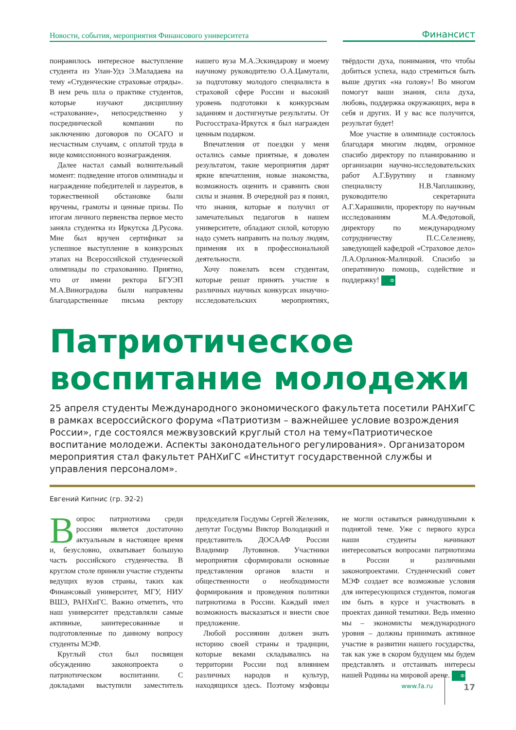Новости, события, мероприятия Финансового университета
Финансист
понравилось интересное выступление студента из Улан-Удэ Э.Маладаева на тему «Студенческие страховые отряды». В нем речь шла о практике студентов, которые изучают дисциплину «страхование», непосредственно у посреднической компании по заключению договоров по ОСАГО и несчастным случаям, с оплатой труда в виде комиссионного вознаграждения.
Далее настал самый волнительный момент: подведение итогов олимпиады и награждение победителей и лауреатов, в торжественной обстановке были вручены, грамоты и ценные призы. По итогам личного первенства первое место заняла студентка из Иркутска Д.Русова. Мне был вручен сертификат за успешное выступление в конкурсных этапах на Всероссийской студенческой олимпиады по страхованию. Приятно, что от имени ректора БГУЭП М.А.Виноградова были направлены благодарственные письма ректору нашего вуза М.А.Эскиндарову и моему научному руководителю О.А.Цамутали, за подготовку молодого специалиста в страховой сфере России и высокий уровень подготовки к конкурсным заданиям и достигнутые результаты. От Росгосстраха-Иркутск я был награжден ценным подарком.
Впечатления от поездки у меня остались самые приятные, я доволен результатом, такие мероприятия дарят яркие впечатления, новые знакомства, возможность оценить и сравнить свои силы и знания. В очередной раз я понял, что знания, которые я получил от замечательных педагогов в нашем университете, обладают силой, которую надо суметь направить на пользу людям, применяя их в профессиональной деятельности.
Хочу пожелать всем студентам, которые решат принять участие в различных научных конкурсах инаучно-исследовательских мероприятиях, твёрдости духа, понимания, что чтобы добиться успеха, надо стремиться быть выше других «на голову»! Во многом помогут ваши знания, сила духа, любовь, поддержка окружающих, вера в себя и других. И у вас все получится, результат будет!
Мое участие в олимпиаде состоялось благодаря многим людям, огромное спасибо директору по планированию и организации научно-исследовательских работ А.Г.Бурутину и главному специалисту Н.В.Чаплашкину, руководителю секретариата А.Г.Харашвили, проректору по научным исследованиям М.А.Федотовой, директору по международному сотрудничеству П.С.Селезневу, заведующей кафедрой «Страховое дело» Л.А.Орланюк-Малицкой. Спасибо за оперативную помощь, содействие и поддержку! Ф
Патриотическое воспитание молодежи
25 апреля студенты Международного экономического факультета посетили РАНХиГС в рамках всероссийского форума «Патриотизм – важнейшее условие возрождения России», где состоялся межвузовский круглый стол на тему«Патриотическое воспитание молодежи. Аспекты законодательного регулирования». Организатором мероприятия стал факультет РАНХиГС «Институт государственной службы и управления персоналом».
Евгений Кипнис (гр. Э2-2)
Вопрос патриотизма среди россиян является достаточно актуальным в настоящее время и, безусловно, охватывает большую часть российского студенчества. В круглом столе приняли участие студенты ведущих вузов страны, таких как Финансовый университет, МГУ, НИУ ВШЭ, РАНХиГС. Важно отметить, что наш университет представляли самые активные, заинтересованные и подготовленные по данному вопросу студенты МЭФ.
Круглый стол был посвящен обсуждению законопроекта о патриотическом воспитании. С докладами выступили заместитель председателя Госдумы Сергей Железняк, депутат Госдумы Виктор Володацкий и представитель ДОСААФ России Владимир Лутовинов. Участники мероприятия сформировали основные представления органов власти и общественности о необходимости формирования и проведения политики патриотизма в России. Каждый имел возможность высказаться и внести свое предложение.
Любой россиянин должен знать историю своей страны и традиции, которые веками складывались на территории России под влиянием различных народов и культур, находящихся здесь. Поэтому мэфовцы не могли оставаться равнодушными к поднятой теме. Уже с первого курса наши студенты начинают интересоваться вопросами патриотизма в России и различными законопроектами. Студенческий совет МЭФ создает все возможные условия для интересующихся студентов, помогая им быть в курсе и участвовать в проектах данной тематики. Ведь именно мы – экономисты международного уровня – должны принимать активное участие в развитии нашего государства, так как уже в скором будущем мы будем представлять и отстаивать интересы нашей Родины на мировой арене. Ф
www.fa.ru
17